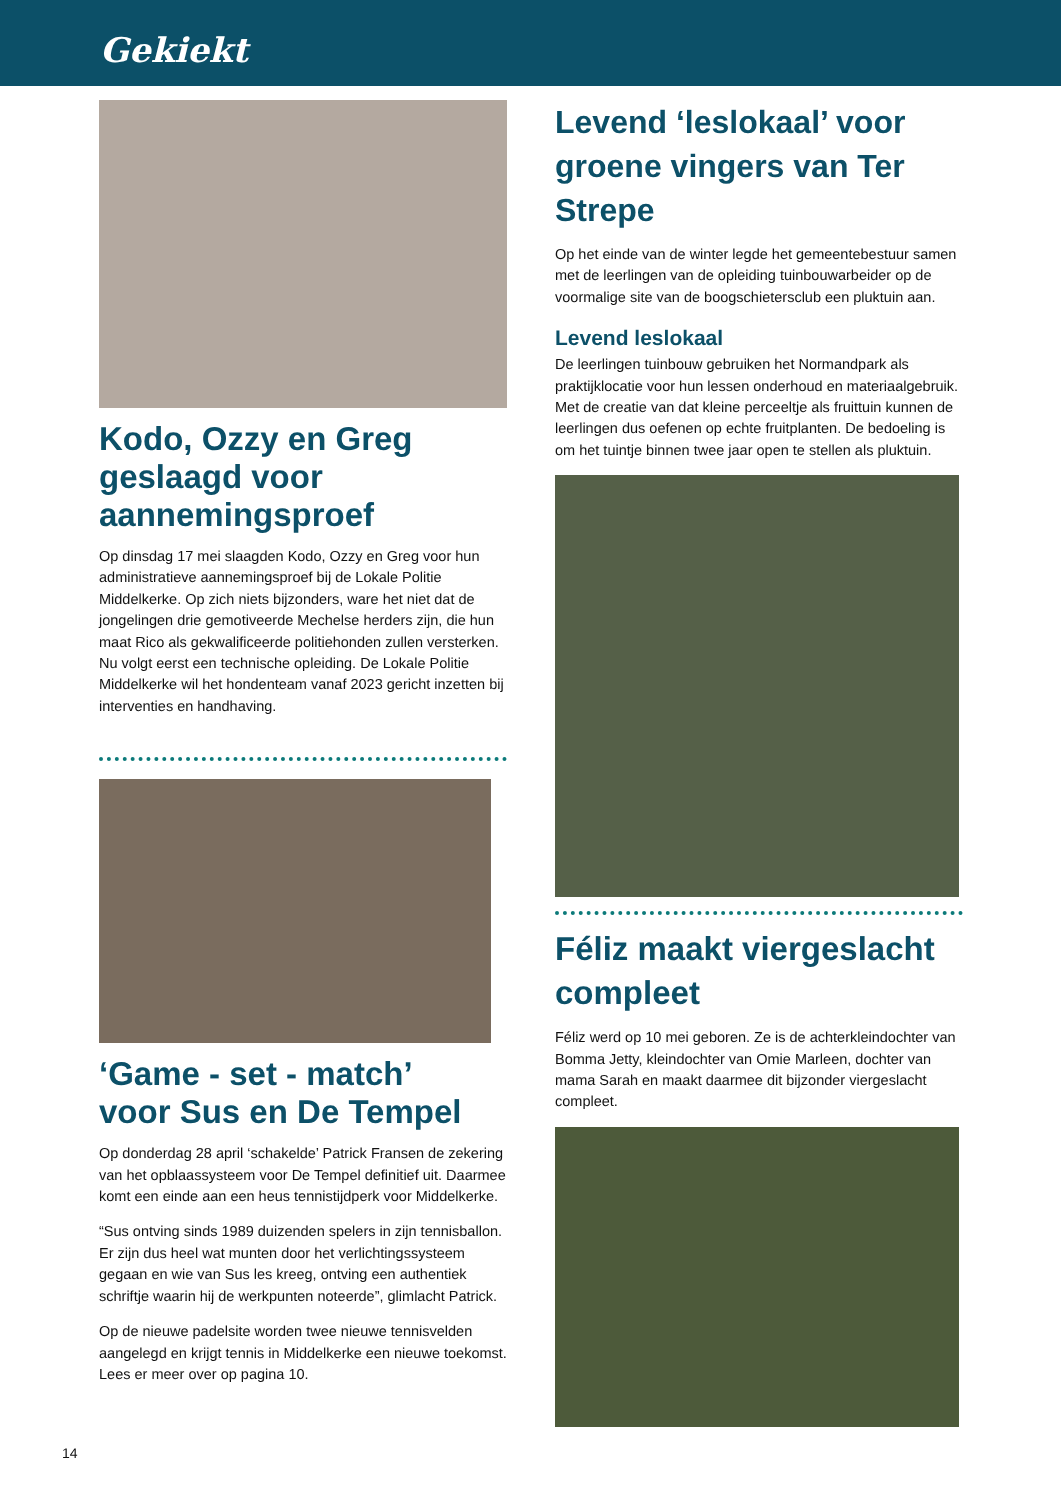Gekiekt
Kodo, Ozzy en Greg geslaagd voor aannemingsproef
Op dinsdag 17 mei slaagden Kodo, Ozzy en Greg voor hun administratieve aannemingsproef bij de Lokale Politie Middelkerke. Op zich niets bijzonders, ware het niet dat de jongelingen drie gemotiveerde Mechelse herders zijn, die hun maat Rico als gekwalificeerde politiehonden zullen versterken. Nu volgt eerst een technische opleiding. De Lokale Politie Middelkerke wil het hondenteam vanaf 2023 gericht inzetten bij interventies en handhaving.
‘Game - set - match’
voor Sus en De Tempel
Op donderdag 28 april ‘schakelde’ Patrick Fransen de zekering van het opblaassysteem voor De Tempel definitief uit. Daarmee komt een einde aan een heus tennistijdperk voor Middelkerke.
“Sus ontving sinds 1989 duizenden spelers in zijn tennisballon. Er zijn dus heel wat munten door het verlichtingssysteem gegaan en wie van Sus les kreeg, ontving een authentiek schriftje waarin hij de werkpunten noteerde”, glimlacht Patrick.
Op de nieuwe padelsite worden twee nieuwe tennisvelden aangelegd en krijgt tennis in Middelkerke een nieuwe toekomst. Lees er meer over op pagina 10.
Levend ‘leslokaal’ voor groene vingers van Ter Strepe
Op het einde van de winter legde het gemeentebestuur samen met de leerlingen van de opleiding tuinbouwarbeider op de voormalige site van de boogschietersclub een pluktuin aan.
Levend leslokaal
De leerlingen tuinbouw gebruiken het Normandpark als praktijklocatie voor hun lessen onderhoud en materiaalgebruik. Met de creatie van dat kleine perceeltje als fruittuin kunnen de leerlingen dus oefenen op echte fruitplanten. De bedoeling is om het tuintje binnen twee jaar open te stellen als pluktuin.
Féliz maakt viergeslacht compleet
Féliz werd op 10 mei geboren. Ze is de achterkleindochter van Bomma Jetty, kleindochter van Omie Marleen, dochter van mama Sarah en maakt daarmee dit bijzonder viergeslacht compleet.
14